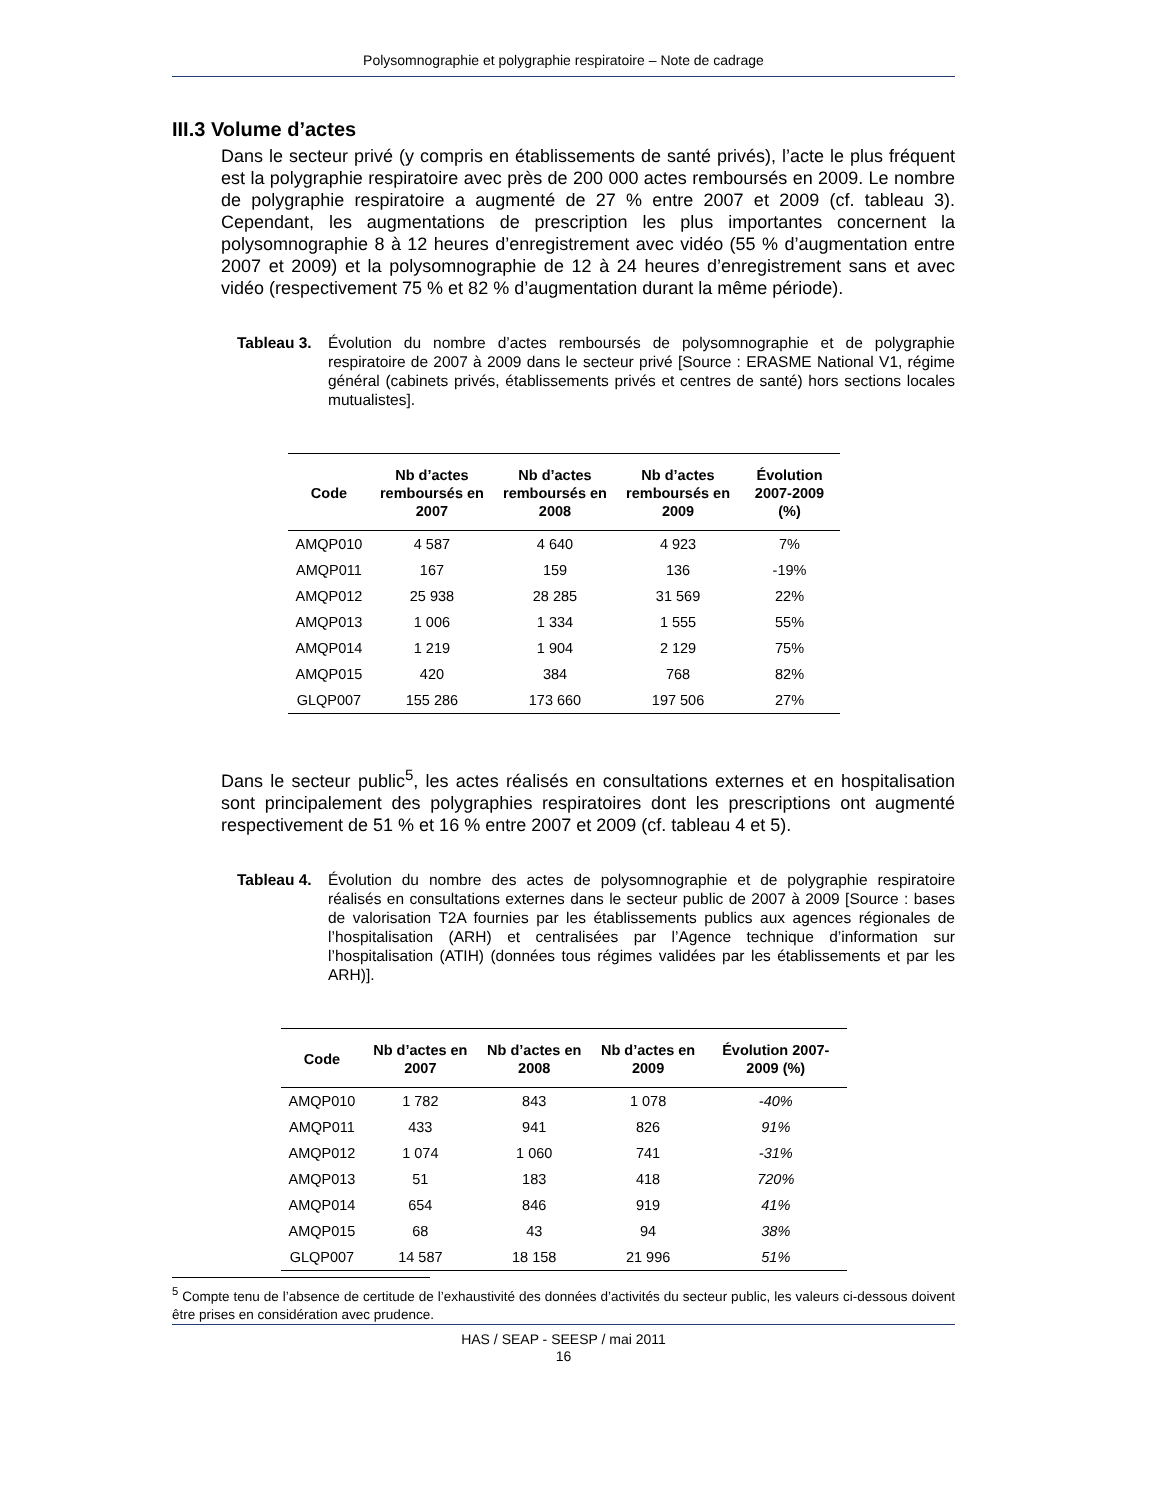Polysomnographie et polygraphie respiratoire – Note de cadrage
III.3 Volume d’actes
Dans le secteur privé (y compris en établissements de santé privés), l’acte le plus fréquent est la polygraphie respiratoire avec près de 200 000 actes remboursés en 2009. Le nombre de polygraphie respiratoire a augmenté de 27 % entre 2007 et 2009 (cf. tableau 3). Cependant, les augmentations de prescription les plus importantes concernent la polysomnographie 8 à 12 heures d’enregistrement avec vidéo (55 % d’augmentation entre 2007 et 2009) et la polysomnographie de 12 à 24 heures d’enregistrement sans et avec vidéo (respectivement 75 % et 82 % d’augmentation durant la même période).
Tableau 3. Évolution du nombre d’actes remboursés de polysomnographie et de polygraphie respiratoire de 2007 à 2009 dans le secteur privé [Source : ERASME National V1, régime général (cabinets privés, établissements privés et centres de santé) hors sections locales mutualistes].
| Code | Nb d’actes remboursés en 2007 | Nb d’actes remboursés en 2008 | Nb d’actes remboursés en 2009 | Évolution 2007-2009 (%) |
| --- | --- | --- | --- | --- |
| AMQP010 | 4 587 | 4 640 | 4 923 | 7% |
| AMQP011 | 167 | 159 | 136 | -19% |
| AMQP012 | 25 938 | 28 285 | 31 569 | 22% |
| AMQP013 | 1 006 | 1 334 | 1 555 | 55% |
| AMQP014 | 1 219 | 1 904 | 2 129 | 75% |
| AMQP015 | 420 | 384 | 768 | 82% |
| GLQP007 | 155 286 | 173 660 | 197 506 | 27% |
Dans le secteur public<sup>5</sup>, les actes réalisés en consultations externes et en hospitalisation sont principalement des polygraphies respiratoires dont les prescriptions ont augmenté respectivement de 51 % et 16 % entre 2007 et 2009 (cf. tableau 4 et 5).
Tableau 4. Évolution du nombre des actes de polysomnographie et de polygraphie respiratoire réalisés en consultations externes dans le secteur public de 2007 à 2009 [Source : bases de valorisation T2A fournies par les établissements publics aux agences régionales de l’hospitalisation (ARH) et centralisées par l’Agence technique d’information sur l’hospitalisation (ATIH) (données tous régimes validées par les établissements et par les ARH)].
| Code | Nb d’actes en 2007 | Nb d’actes en 2008 | Nb d’actes en 2009 | Évolution 2007-2009 (%) |
| --- | --- | --- | --- | --- |
| AMQP010 | 1 782 | 843 | 1 078 | -40% |
| AMQP011 | 433 | 941 | 826 | 91% |
| AMQP012 | 1 074 | 1 060 | 741 | -31% |
| AMQP013 | 51 | 183 | 418 | 720% |
| AMQP014 | 654 | 846 | 919 | 41% |
| AMQP015 | 68 | 43 | 94 | 38% |
| GLQP007 | 14 587 | 18 158 | 21 996 | 51% |
<sup>5</sup> Compte tenu de l’absence de certitude de l’exhaustivité des données d’activités du secteur public, les valeurs ci-dessous doivent être prises en considération avec prudence.
HAS / SEAP - SEESP / mai 2011
16